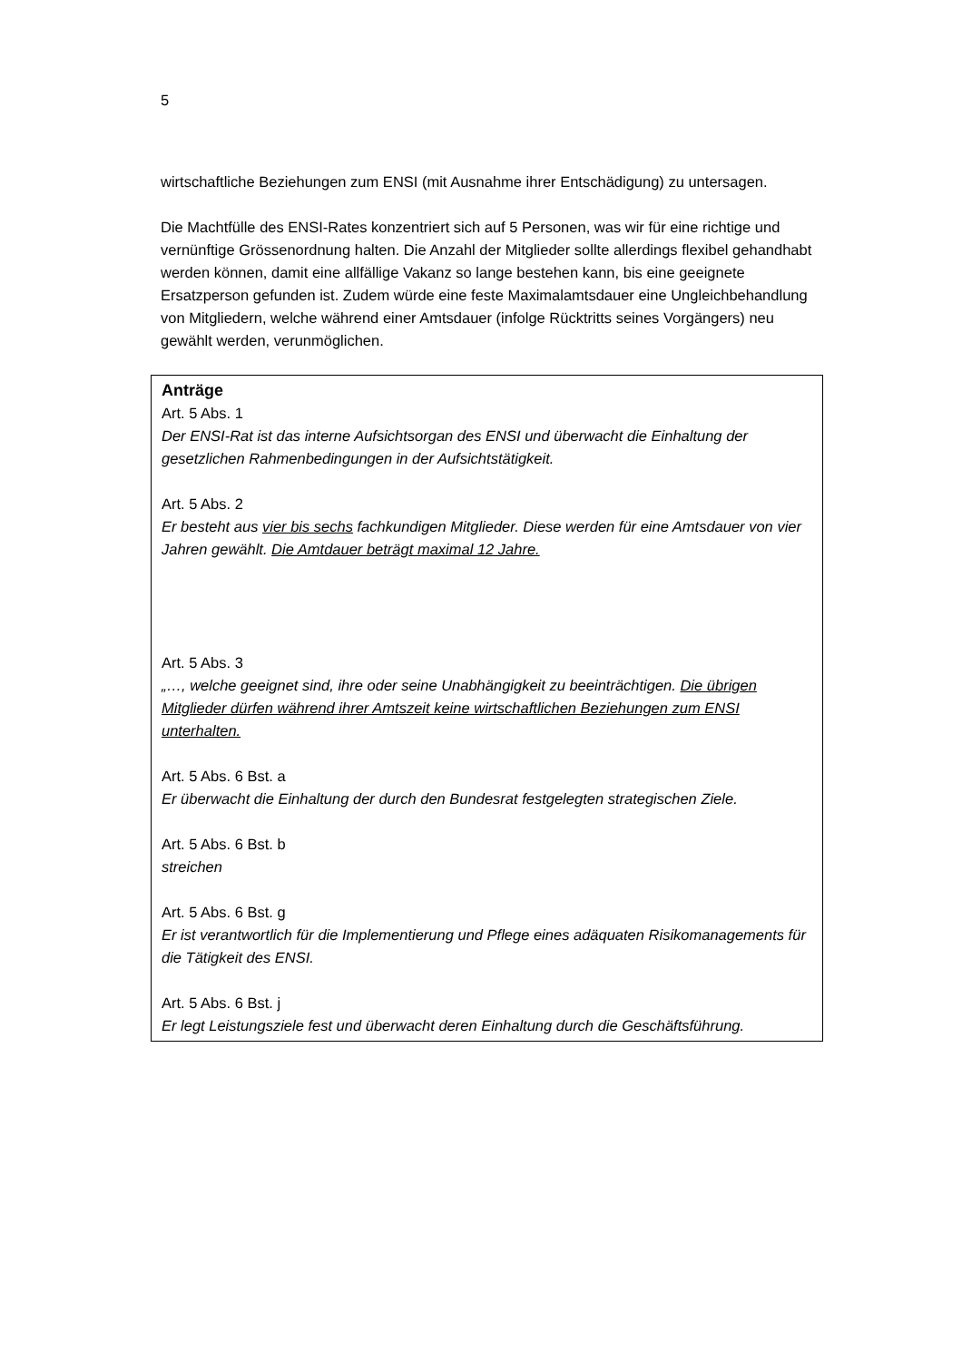5
wirtschaftliche Beziehungen zum ENSI (mit Ausnahme ihrer Entschädigung) zu untersagen.
Die Machtfülle des ENSI-Rates konzentriert sich auf 5 Personen, was wir für eine richtige und vernünftige Grössenordnung halten. Die Anzahl der Mitglieder sollte allerdings flexibel gehandhabt werden können, damit eine allfällige Vakanz so lange bestehen kann, bis eine geeignete Ersatzperson gefunden ist. Zudem würde eine feste Maximalamtsdauer eine Ungleichbehandlung von Mitgliedern, welche während einer Amtsdauer (infolge Rücktritts seines Vorgängers) neu gewählt werden, verunmöglichen.
Anträge
Art. 5 Abs. 1
Der ENSI-Rat ist das interne Aufsichtsorgan des ENSI und überwacht die Einhaltung der gesetzlichen Rahmenbedingungen in der Aufsichtstätigkeit.
Art. 5 Abs. 2
Er besteht aus vier bis sechs fachkundigen Mitglieder. Diese werden für eine Amtsdauer von vier Jahren gewählt. Die Amtdauer beträgt maximal 12 Jahre.
Art. 5 Abs. 3
„…, welche geeignet sind, ihre oder seine Unabhängigkeit zu beeinträchtigen. Die übrigen Mitglieder dürfen während ihrer Amtszeit keine wirtschaftlichen Beziehungen zum ENSI unterhalten.
Art. 5 Abs. 6 Bst. a
Er überwacht die Einhaltung der durch den Bundesrat festgelegten strategischen Ziele.
Art. 5 Abs. 6 Bst. b
streichen
Art. 5 Abs. 6 Bst. g
Er ist verantwortlich für die Implementierung und Pflege eines adäquaten Risikomanagements für die Tätigkeit des ENSI.
Art. 5 Abs. 6 Bst. j
Er legt Leistungsziele fest und überwacht deren Einhaltung durch die Geschäftsführung.